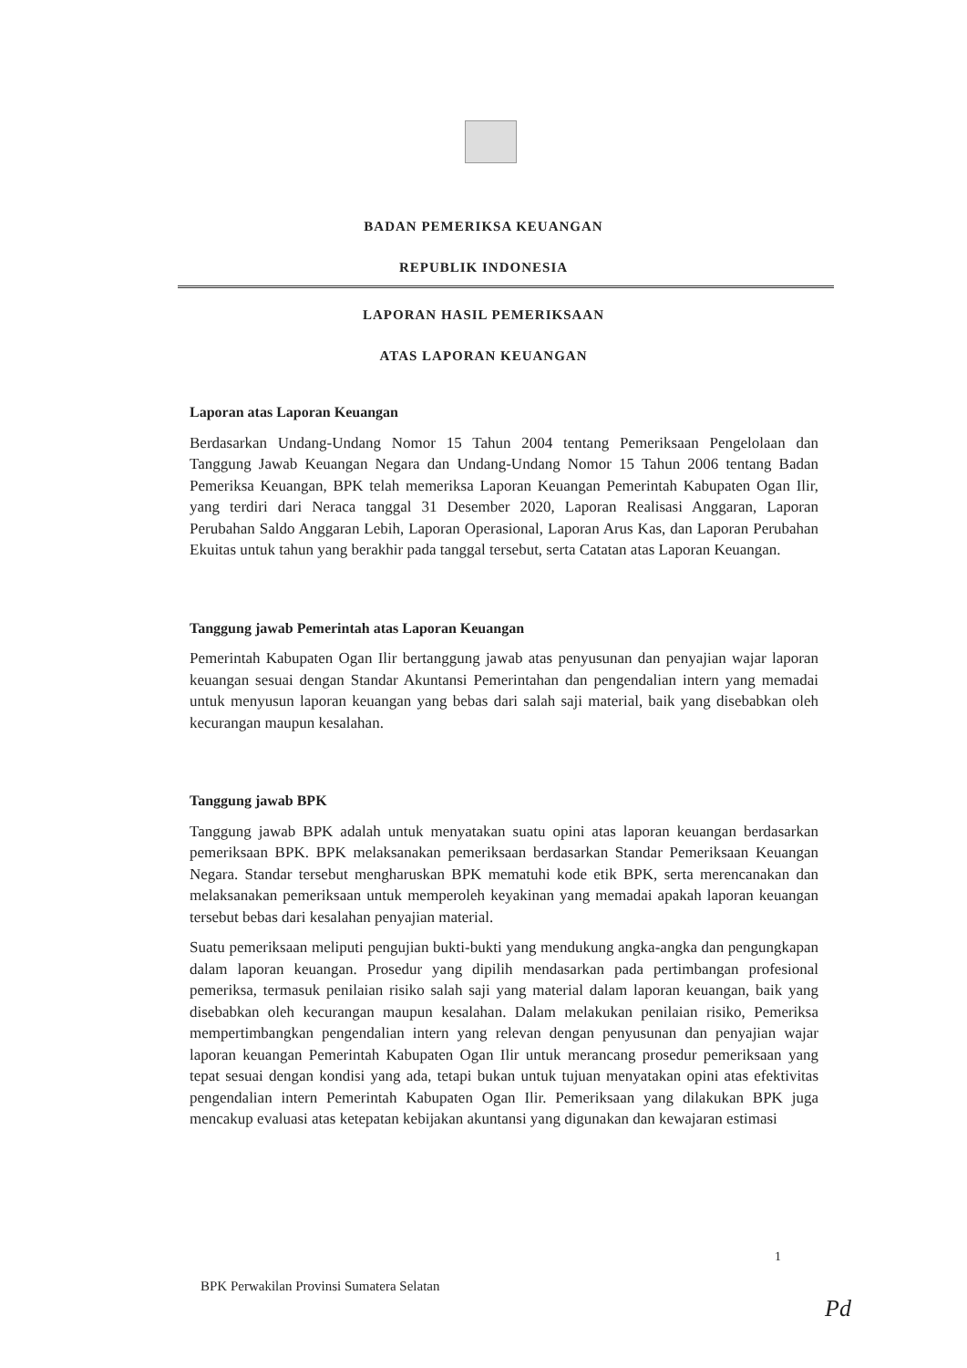BADAN PEMERIKSA KEUANGAN
REPUBLIK INDONESIA
LAPORAN HASIL PEMERIKSAAN
ATAS LAPORAN KEUANGAN
Laporan atas Laporan Keuangan
Berdasarkan Undang-Undang Nomor 15 Tahun 2004 tentang Pemeriksaan Pengelolaan dan Tanggung Jawab Keuangan Negara dan Undang-Undang Nomor 15 Tahun 2006 tentang Badan Pemeriksa Keuangan, BPK telah memeriksa Laporan Keuangan Pemerintah Kabupaten Ogan Ilir, yang terdiri dari Neraca tanggal 31 Desember 2020, Laporan Realisasi Anggaran, Laporan Perubahan Saldo Anggaran Lebih, Laporan Operasional, Laporan Arus Kas, dan Laporan Perubahan Ekuitas untuk tahun yang berakhir pada tanggal tersebut, serta Catatan atas Laporan Keuangan.
Tanggung jawab Pemerintah atas Laporan Keuangan
Pemerintah Kabupaten Ogan Ilir bertanggung jawab atas penyusunan dan penyajian wajar laporan keuangan sesuai dengan Standar Akuntansi Pemerintahan dan pengendalian intern yang memadai untuk menyusun laporan keuangan yang bebas dari salah saji material, baik yang disebabkan oleh kecurangan maupun kesalahan.
Tanggung jawab BPK
Tanggung jawab BPK adalah untuk menyatakan suatu opini atas laporan keuangan berdasarkan pemeriksaan BPK. BPK melaksanakan pemeriksaan berdasarkan Standar Pemeriksaan Keuangan Negara. Standar tersebut mengharuskan BPK mematuhi kode etik BPK, serta merencanakan dan melaksanakan pemeriksaan untuk memperoleh keyakinan yang memadai apakah laporan keuangan tersebut bebas dari kesalahan penyajian material.
Suatu pemeriksaan meliputi pengujian bukti-bukti yang mendukung angka-angka dan pengungkapan dalam laporan keuangan. Prosedur yang dipilih mendasarkan pada pertimbangan profesional pemeriksa, termasuk penilaian risiko salah saji yang material dalam laporan keuangan, baik yang disebabkan oleh kecurangan maupun kesalahan. Dalam melakukan penilaian risiko, Pemeriksa mempertimbangkan pengendalian intern yang relevan dengan penyusunan dan penyajian wajar laporan keuangan Pemerintah Kabupaten Ogan Ilir untuk merancang prosedur pemeriksaan yang tepat sesuai dengan kondisi yang ada, tetapi bukan untuk tujuan menyatakan opini atas efektivitas pengendalian intern Pemerintah Kabupaten Ogan Ilir. Pemeriksaan yang dilakukan BPK juga mencakup evaluasi atas ketepatan kebijakan akuntansi yang digunakan dan kewajaran estimasi
1
BPK Perwakilan Provinsi Sumatera Selatan
Pd